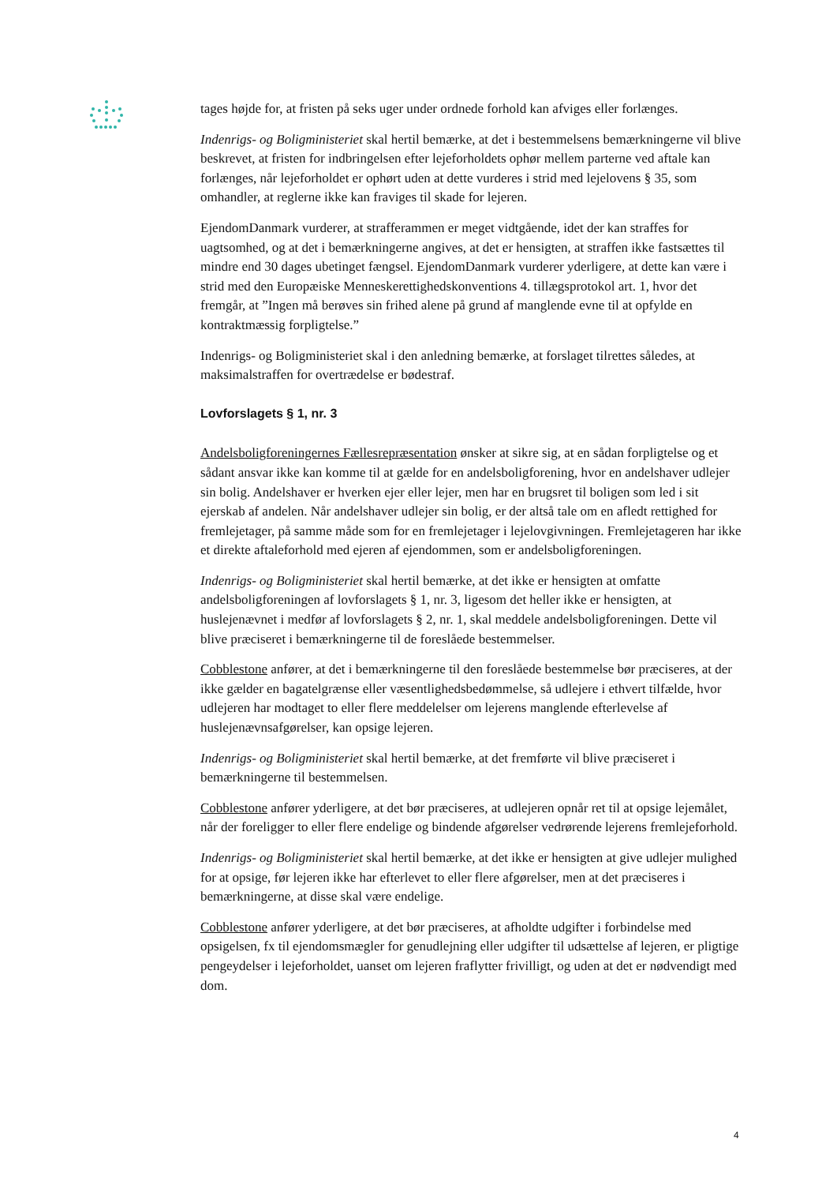tages højde for, at fristen på seks uger under ordnede forhold kan afviges eller forlænges.
Indenrigs- og Boligministeriet skal hertil bemærke, at det i bestemmelsens bemærkningerne vil blive beskrevet, at fristen for indbringelsen efter lejeforholdets ophør mellem parterne ved aftale kan forlænges, når lejeforholdet er ophørt uden at dette vurderes i strid med lejelovens § 35, som omhandler, at reglerne ikke kan fraviges til skade for lejeren.
EjendomDanmark vurderer, at strafferammen er meget vidtgående, idet der kan straffes for uagtsomhed, og at det i bemærkningerne angives, at det er hensigten, at straffen ikke fastsættes til mindre end 30 dages ubetinget fængsel. EjendomDanmark vurderer yderligere, at dette kan være i strid med den Europæiske Menneskerettighedskonventions 4. tillægsprotokol art. 1, hvor det fremgår, at ”Ingen må berøves sin frihed alene på grund af manglende evne til at opfylde en kontraktmæssig forpligtelse.”
Indenrigs- og Boligministeriet skal i den anledning bemærke, at forslaget tilrettes således, at maksimalstraffen for overtrædelse er bødestraf.
Lovforslagets § 1, nr. 3
Andelsboligforeningernes Fællesrepræsentation ønsker at sikre sig, at en sådan forpligtelse og et sådant ansvar ikke kan komme til at gælde for en andelsboligforening, hvor en andelshaver udlejer sin bolig. Andelshaver er hverken ejer eller lejer, men har en brugsret til boligen som led i sit ejerskab af andelen. Når andelshaver udlejer sin bolig, er der altså tale om en afledt rettighed for fremlejetager, på samme måde som for en fremlejetager i lejelovgivningen. Fremlejetageren har ikke et direkte aftaleforhold med ejeren af ejendommen, som er andelsboligforeningen.
Indenrigs- og Boligministeriet skal hertil bemærke, at det ikke er hensigten at omfatte andelsboligforeningen af lovforslagets § 1, nr. 3, ligesom det heller ikke er hensigten, at huslejenævnet i medfør af lovforslagets § 2, nr. 1, skal meddele andelsboligforeningen. Dette vil blive præciseret i bemærkningerne til de foreslåede bestemmelser.
Cobblestone anfører, at det i bemærkningerne til den foreslåede bestemmelse bør præciseres, at der ikke gælder en bagatelgrænse eller væsentlighedsbedømmelse, så udlejere i ethvert tilfælde, hvor udlejeren har modtaget to eller flere meddelelser om lejerens manglende efterlevelse af huslejenævnsafgørelser, kan opsige lejeren.
Indenrigs- og Boligministeriet skal hertil bemærke, at det fremførte vil blive præciseret i bemærkningerne til bestemmelsen.
Cobblestone anfører yderligere, at det bør præciseres, at udlejeren opnår ret til at opsige lejemålet, når der foreligger to eller flere endelige og bindende afgørelser vedrørende lejerens fremlejeforhold.
Indenrigs- og Boligministeriet skal hertil bemærke, at det ikke er hensigten at give udlejer mulighed for at opsige, før lejeren ikke har efterlevet to eller flere afgørelser, men at det præciseres i bemærkningerne, at disse skal være endelige.
Cobblestone anfører yderligere, at det bør præciseres, at afholdte udgifter i forbindelse med opsigelsen, fx til ejendomsmægler for genudlejning eller udgifter til udsættelse af lejeren, er pligtige pengeydelser i lejeforholdet, uanset om lejeren fraflytter frivilligt, og uden at det er nødvendigt med dom.
4